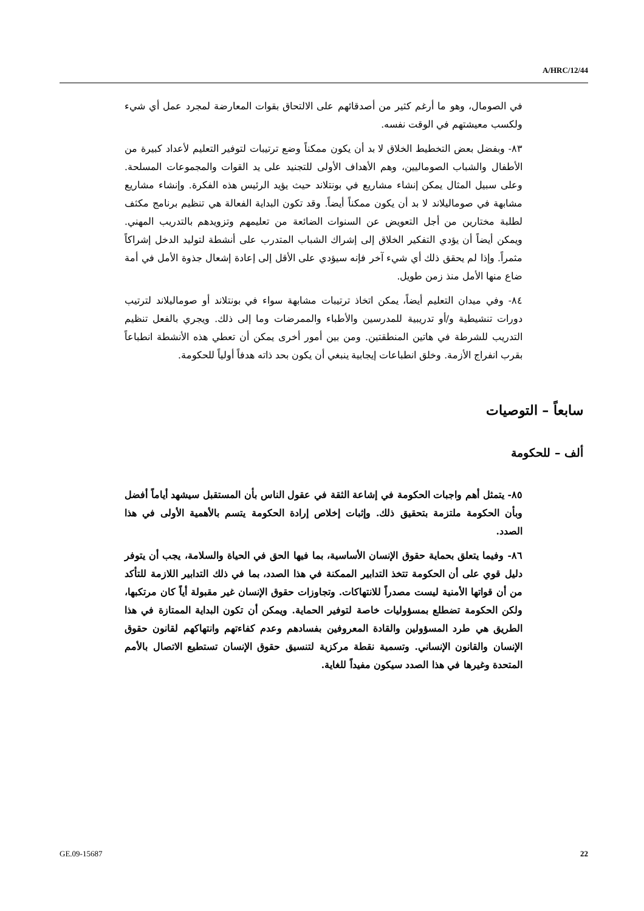A/HRC/12/44
في الصومال، وهو ما أرغم كثير من أصدقائهم على الالتحاق بقوات المعارضة لمجرد عمل أي شيء ولكسب معيشتهم في الوقت نفسه.
٨٣- وبفضل بعض التخطيط الخلاق لا بد أن يكون ممكناً وضع ترتيبات لتوفير التعليم لأعداد كبيرة من الأطفال والشباب الصوماليين، وهم الأهداف الأولى للتجنيد على يد القوات والمجموعات المسلحة. وعلى سبيل المثال يمكن إنشاء مشاريع في بونتلاند حيث يؤيد الرئيس هذه الفكرة. وإنشاء مشاريع مشابهة في صوماليلاند لا بد أن يكون ممكناً أيضاً. وقد تكون البداية الفعالة هي تنظيم برنامج مكثف لطلبة مختارين من أجل التعويض عن السنوات الضائعة من تعليمهم وتزويدهم بالتدريب المهني. ويمكن أيضاً أن يؤدي التفكير الخلاق إلى إشراك الشباب المتدرب على أنشطة لتوليد الدخل إشراكاً مثمراً. وإذا لم يحقق ذلك أي شيء آخر فإنه سيؤدي على الأقل إلى إعادة إشعال جذوة الأمل في أمة ضاع منها الأمل منذ زمن طويل.
٨٤- وفي ميدان التعليم أيضاً، يمكن اتخاذ ترتيبات مشابهة سواء في بونتلاند أو صوماليلاند لترتيب دورات تنشيطية و/أو تدريبية للمدرسين والأطباء والممرضات وما إلى ذلك. ويجري بالفعل تنظيم التدريب للشرطة في هاتين المنطقتين. ومن بين أمور أخرى يمكن أن تعطي هذه الأنشطة انطباعاً بقرب انفراج الأزمة. وخلق انطباعات إيجابية ينبغي أن يكون بحد ذاته هدفاً أولياً للحكومة.
سابعاً – التوصيات
ألف – للحكومة
٨٥- يتمثل أهم واجبات الحكومة في إشاعة الثقة في عقول الناس بأن المستقبل سيشهد أياماً أفضل وبأن الحكومة ملتزمة بتحقيق ذلك. وإثبات إخلاص إرادة الحكومة يتسم بالأهمية الأولى في هذا الصدد.
٨٦- وفيما يتعلق بحماية حقوق الإنسان الأساسية، بما فيها الحق في الحياة والسلامة، يجب أن يتوفر دليل قوي على أن الحكومة تتخذ التدابير الممكنة في هذا الصدد، بما في ذلك التدابير اللازمة للتأكد من أن قواتها الأمنية ليست مصدراً للانتهاكات. وتجاوزات حقوق الإنسان غير مقبولة أياً كان مرتكبها، ولكن الحكومة تضطلع بمسؤوليات خاصة لتوفير الحماية. ويمكن أن تكون البداية الممتازة في هذا الطريق هي طرد المسؤولين والقادة المعروفين بفسادهم وعدم كفاءتهم وانتهاكهم لقانون حقوق الإنسان والقانون الإنساني. وتسمية نقطة مركزية لتنسيق حقوق الإنسان تستطيع الاتصال بالأمم المتحدة وغيرها في هذا الصدد سيكون مفيداً للغاية.
GE.09-15687 22